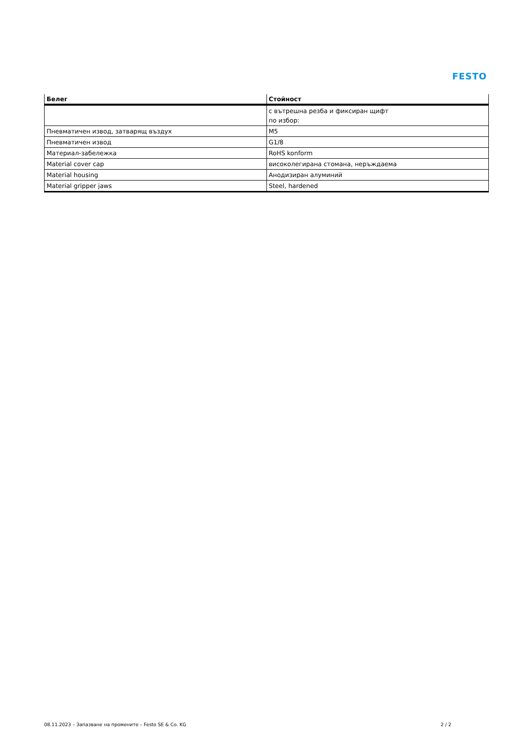FESTO
| Белег | Стойност |
| --- | --- |
| | с вътрешна резба и фиксиран щифт по избор: |
| Пневматичен извод, затварящ въздух | M5 |
| Пневматичен извод | G1/8 |
| Материал-забележка | RoHS konform |
| Material cover cap | високолегирана стомана, неръждаема |
| Material housing | Анодизиран алуминий |
| Material gripper jaws | Steel, hardened |
08.11.2023 – Запазване на промените – Festo SE & Co. KG 2 / 2